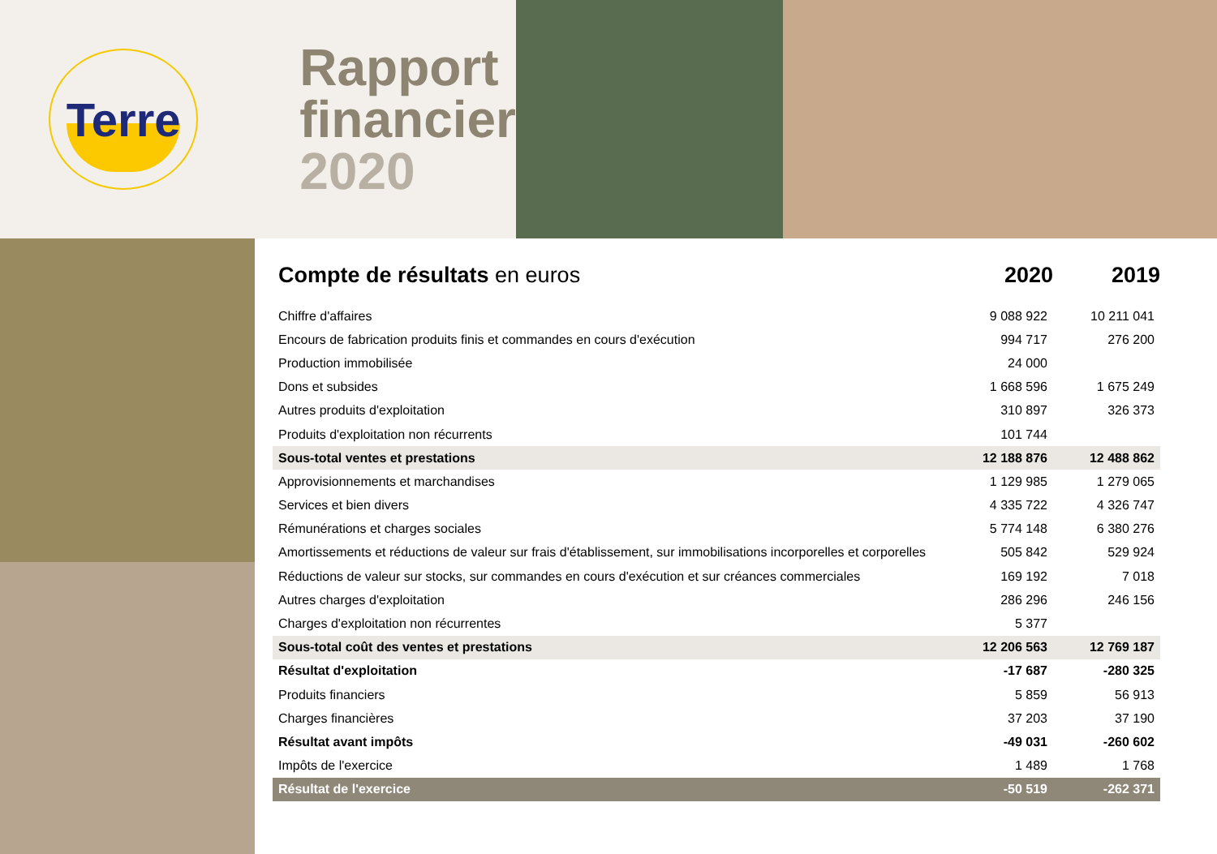Terre
Rapport
financier
2020
Compte de résultats en euros 2020 2019
| Chiffre d'affaires | 9 088 922 | 10 211 041 |
| Encours de fabrication produits finis et commandes en cours d'exécution | 994 717 | 276 200 |
| Production immobilisée | 24 000 | |
| Dons et subsides | 1 668 596 | 1 675 249 |
| Autres produits d'exploitation | 310 897 | 326 373 |
| Produits d'exploitation non récurrents | 101 744 | |
| Sous-total ventes et prestations | 12 188 876 | 12 488 862 |
| Approvisionnements et marchandises | 1 129 985 | 1 279 065 |
| Services et bien divers | 4 335 722 | 4 326 747 |
| Rémunérations et charges sociales | 5 774 148 | 6 380 276 |
| Amortissements et réductions de valeur sur frais d'établissement, sur immobilisations incorporelles et corporelles | 505 842 | 529 924 |
| Réductions de valeur sur stocks, sur commandes en cours d'exécution et sur créances commerciales | 169 192 | 7 018 |
| Autres charges d'exploitation | 286 296 | 246 156 |
| Charges d'exploitation non récurrentes | 5 377 | |
| Sous-total coût des ventes et prestations | 12 206 563 | 12 769 187 |
| Résultat d'exploitation | -17 687 | -280 325 |
| Produits financiers | 5 859 | 56 913 |
| Charges financières | 37 203 | 37 190 |
| Résultat avant impôts | -49 031 | -260 602 |
| Impôts de l'exercice | 1 489 | 1 768 |
| Résultat de l'exercice | -50 519 | -262 371 |